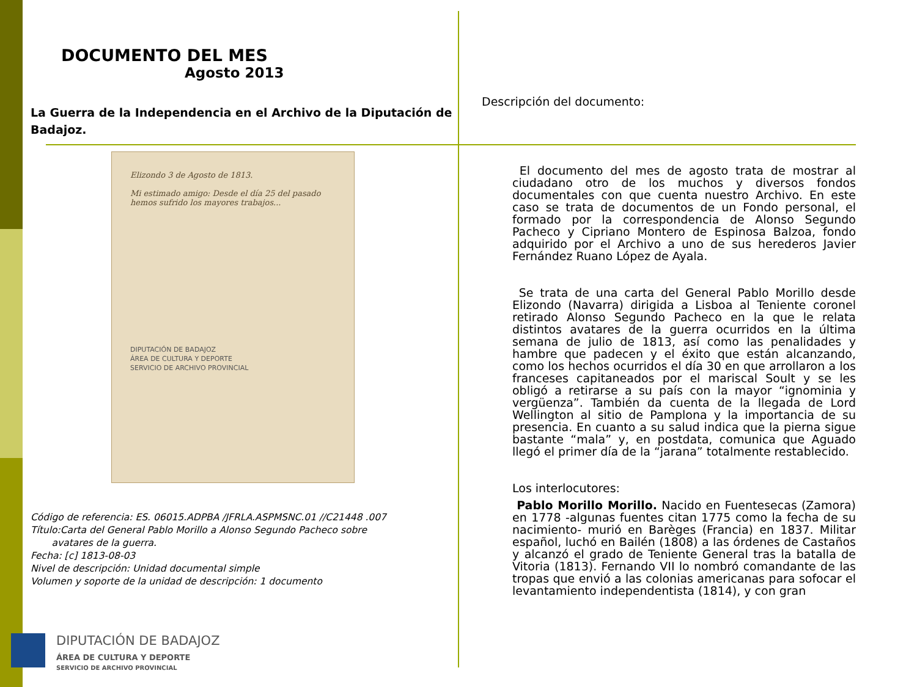DOCUMENTO DEL MES
Agosto 2013
La Guerra de la Independencia en el Archivo de la Diputación de Badajoz.
Elizondo 3 de Agosto de 1813.
Mi estimado amigo: Desde el día 25 del pasado hemos sufrido los mayores trabajos...
DIPUTACIÓN DE BADAJOZ
ÁREA DE CULTURA Y DEPORTE
SERVICIO DE ARCHIVO PROVINCIAL
Código de referencia: ES. 06015.ADPBA /JFRLA.ASPMSNC.01 //C21448 .007
Título:Carta del General Pablo Morillo a Alonso Segundo Pacheco sobre
avatares de la guerra.
Fecha: [c] 1813-08-03
Nivel de descripción: Unidad documental simple
Volumen y soporte de la unidad de descripción: 1 documento
Descripción del documento:
El documento del mes de agosto trata de mostrar al ciudadano otro de los muchos y diversos fondos documentales con que cuenta nuestro Archivo. En este caso se trata de documentos de un Fondo personal, el formado por la correspondencia de Alonso Segundo Pacheco y Cipriano Montero de Espinosa Balzoa, fondo adquirido por el Archivo a uno de sus herederos Javier Fernández Ruano López de Ayala.
Se trata de una carta del General Pablo Morillo desde Elizondo (Navarra) dirigida a Lisboa al Teniente coronel retirado Alonso Segundo Pacheco en la que le relata distintos avatares de la guerra ocurridos en la última semana de julio de 1813, así como las penalidades y hambre que padecen y el éxito que están alcanzando, como los hechos ocurridos el día 30 en que arrollaron a los franceses capitaneados por el mariscal Soult y se les obligó a retirarse a su país con la mayor “ignominia y vergüenza”. También da cuenta de la llegada de Lord Wellington al sitio de Pamplona y la importancia de su presencia. En cuanto a su salud indica que la pierna sigue bastante “mala” y, en postdata, comunica que Aguado llegó el primer día de la “jarana” totalmente restablecido.
Los interlocutores:
Pablo Morillo Morillo. Nacido en Fuentesecas (Zamora) en 1778 -algunas fuentes citan 1775 como la fecha de su nacimiento- murió en Barèges (Francia) en 1837. Militar español, luchó en Bailén (1808) a las órdenes de Castaños y alcanzó el grado de Teniente General tras la batalla de Vitoria (1813). Fernando VII lo nombró comandante de las tropas que envió a las colonias americanas para sofocar el levantamiento independentista (1814), y con gran
DIPUTACIÓN DE BADAJOZ
ÁREA DE CULTURA Y DEPORTE
SERVICIO DE ARCHIVO PROVINCIAL